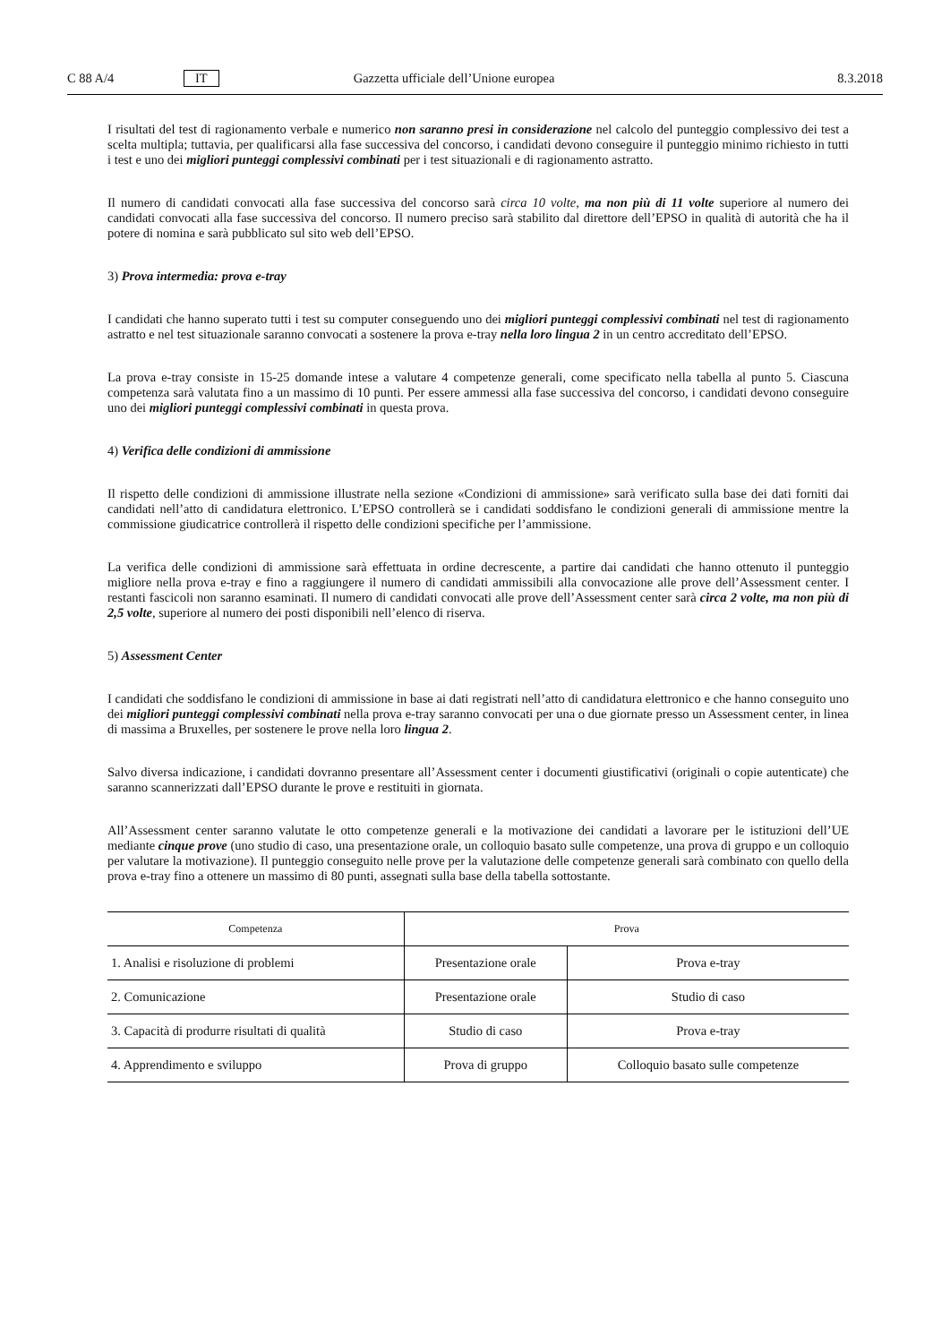C 88 A/4 IT Gazzetta ufficiale dell’Unione europea 8.3.2018
I risultati del test di ragionamento verbale e numerico non saranno presi in considerazione nel calcolo del punteggio complessivo dei test a scelta multipla; tuttavia, per qualificarsi alla fase successiva del concorso, i candidati devono conseguire il punteggio minimo richiesto in tutti i test e uno dei migliori punteggi complessivi combinati per i test situazionali e di ragionamento astratto.
Il numero di candidati convocati alla fase successiva del concorso sarà circa 10 volte, ma non più di 11 volte superiore al numero dei candidati convocati alla fase successiva del concorso. Il numero preciso sarà stabilito dal direttore dell’EPSO in qualità di autorità che ha il potere di nomina e sarà pubblicato sul sito web dell’EPSO.
3) Prova intermedia: prova e-tray
I candidati che hanno superato tutti i test su computer conseguendo uno dei migliori punteggi complessivi combinati nel test di ragionamento astratto e nel test situazionale saranno convocati a sostenere la prova e-tray nella loro lingua 2 in un centro accreditato dell’EPSO.
La prova e-tray consiste in 15-25 domande intese a valutare 4 competenze generali, come specificato nella tabella al punto 5. Ciascuna competenza sarà valutata fino a un massimo di 10 punti. Per essere ammessi alla fase successiva del concorso, i candidati devono conseguire uno dei migliori punteggi complessivi combinati in questa prova.
4) Verifica delle condizioni di ammissione
Il rispetto delle condizioni di ammissione illustrate nella sezione «Condizioni di ammissione» sarà verificato sulla base dei dati forniti dai candidati nell’atto di candidatura elettronico. L’EPSO controllerà se i candidati soddisfano le condizioni generali di ammissione mentre la commissione giudicatrice controllerà il rispetto delle condizioni specifiche per l’ammissione.
La verifica delle condizioni di ammissione sarà effettuata in ordine decrescente, a partire dai candidati che hanno ottenuto il punteggio migliore nella prova e-tray e fino a raggiungere il numero di candidati ammissibili alla convocazione alle prove dell’Assessment center. I restanti fascicoli non saranno esaminati. Il numero di candidati convocati alle prove dell’Assessment center sarà circa 2 volte, ma non più di 2,5 volte, superiore al numero dei posti disponibili nell’elenco di riserva.
5) Assessment Center
I candidati che soddisfano le condizioni di ammissione in base ai dati registrati nell’atto di candidatura elettronico e che hanno conseguito uno dei migliori punteggi complessivi combinati nella prova e-tray saranno convocati per una o due giornate presso un Assessment center, in linea di massima a Bruxelles, per sostenere le prove nella loro lingua 2.
Salvo diversa indicazione, i candidati dovranno presentare all’Assessment center i documenti giustificativi (originali o copie autenticate) che saranno scannerizzati dall’EPSO durante le prove e restituiti in giornata.
All’Assessment center saranno valutate le otto competenze generali e la motivazione dei candidati a lavorare per le istituzioni dell’UE mediante cinque prove (uno studio di caso, una presentazione orale, un colloquio basato sulle competenze, una prova di gruppo e un colloquio per valutare la motivazione). Il punteggio conseguito nelle prove per la valutazione delle competenze generali sarà combinato con quello della prova e-tray fino a ottenere un massimo di 80 punti, assegnati sulla base della tabella sottostante.
| Competenza | Prova | |
| --- | --- | --- |
| 1. Analisi e risoluzione di problemi | Presentazione orale | Prova e-tray |
| 2. Comunicazione | Presentazione orale | Studio di caso |
| 3. Capacità di produrre risultati di qualità | Studio di caso | Prova e-tray |
| 4. Apprendimento e sviluppo | Prova di gruppo | Colloquio basato sulle competenze |